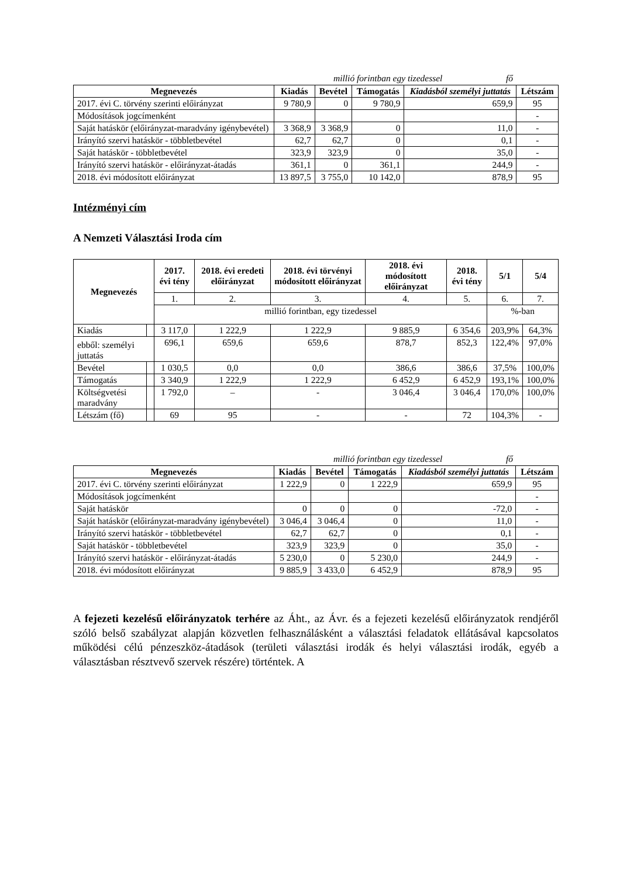millió forintban egy tizedessel fő
| Megnevezés | Kiadás | Bevétel | Támogatás | Kiadásból személyi juttatás | Létszám |
| --- | --- | --- | --- | --- | --- |
| 2017. évi C. törvény szerinti előirányzat | 9 780,9 | 0 | 9 780,9 | 659,9 | 95 |
| Módosítások jogcímenként | | | | | - |
| Saját hatáskör (előirányzat-maradvány igénybevétel) | 3 368,9 | 3 368,9 | 0 | 11,0 | - |
| Irányító szervi hatáskör - többletbevétel | 62,7 | 62,7 | 0 | 0,1 | - |
| Saját hatáskör - többletbevétel | 323,9 | 323,9 | 0 | 35,0 | - |
| Irányító szervi hatáskör - előirányzat-átadás | 361,1 | 0 | 361,1 | 244,9 | - |
| 2018. évi módosított előirányzat | 13 897,5 | 3 755,0 | 10 142,0 | 878,9 | 95 |
Intézményi cím
A Nemzeti Választási Iroda cím
| Megnevezés | | 2017. évi tény | 2018. évi eredeti előirányzat | 2018. évi törvényi módosított előirányzat | 2018. évi módosított előirányzat | 2018. évi tény | 5/1 | 5/4 |
| --- | --- | --- | --- | --- | --- | --- | --- | --- |
| | | 1. | 2. | 3. | 4. | 5. | 6. | 7. |
| | | millió forintban, egy tizedessel | | | | | %-ban | |
| Kiadás | | 3 117,0 | 1 222,9 | 1 222,9 | 9 885,9 | 6 354,6 | 203,9% | 64,3% |
| ebből: személyi juttatás | | 696,1 | 659,6 | 659,6 | 878,7 | 852,3 | 122,4% | 97,0% |
| Bevétel | | 1 030,5 | 0,0 | 0,0 | 386,6 | 386,6 | 37,5% | 100,0% |
| Támogatás | | 3 340,9 | 1 222,9 | 1 222,9 | 6 452,9 | 6 452,9 | 193,1% | 100,0% |
| Költségvetési maradvány | | 1 792,0 | – | - | 3 046,4 | 3 046,4 | 170,0% | 100,0% |
| Létszám (fő) | | 69 | 95 | - | - | 72 | 104,3% | - |
millió forintban egy tizedessel fő
| Megnevezés | Kiadás | Bevétel | Támogatás | Kiadásból személyi juttatás | Létszám |
| --- | --- | --- | --- | --- | --- |
| 2017. évi C. törvény szerinti előirányzat | 1 222,9 | 0 | 1 222,9 | 659,9 | 95 |
| Módosítások jogcímenként | | | | | - |
| Saját hatáskör | 0 | 0 | 0 | -72,0 | - |
| Saját hatáskör (előirányzat-maradvány igénybevétel) | 3 046,4 | 3 046,4 | 0 | 11,0 | - |
| Irányító szervi hatáskör - többletbevétel | 62,7 | 62,7 | 0 | 0,1 | - |
| Saját hatáskör - többletbevétel | 323,9 | 323,9 | 0 | 35,0 | - |
| Irányító szervi hatáskör - előirányzat-átadás | 5 230,0 | 0 | 5 230,0 | 244,9 | - |
| 2018. évi módosított előirányzat | 9 885,9 | 3 433,0 | 6 452,9 | 878,9 | 95 |
A fejezeti kezelésű előirányzatok terhére az Áht., az Ávr. és a fejezeti kezelésű előirányzatok rendjéről szóló belső szabályzat alapján közvetlen felhasználásként a választási feladatok ellátásával kapcsolatos működési célú pénzeszköz-átadások (területi választási irodák és helyi választási irodák, egyéb a választásban résztvevő szervek részére) történtek. A